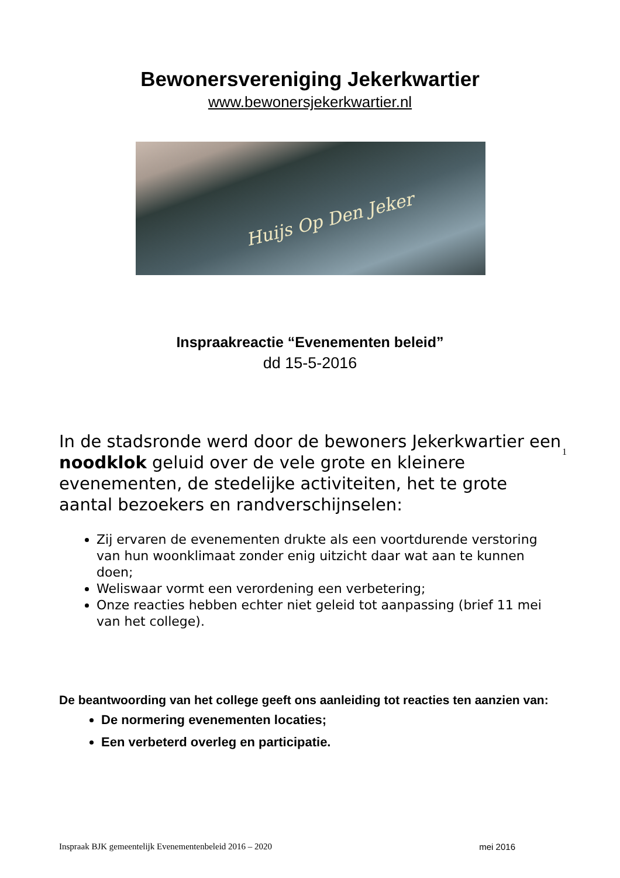Bewonersvereniging Jekerkwartier
www.bewonersjekerkwartier.nl
Huijs Op Den Jeker
Inspraakreactie “Evenementen beleid”
dd 15-5-2016
In de stadsronde werd door de bewoners Jekerkwartier een noodklok geluid over de vele grote en kleinere evenementen, de stedelijke activiteiten, het te grote aantal bezoekers en randverschijnselen:
1
Zij ervaren de evenementen drukte als een voortdurende verstoring van hun woonklimaat zonder enig uitzicht daar wat aan te kunnen doen;
Weliswaar vormt een verordening een verbetering;
Onze reacties hebben echter niet geleid tot aanpassing (brief 11 mei van het college).
De beantwoording van het college geeft ons aanleiding tot reacties ten aanzien van:
De normering evenementen locaties;
Een verbeterd overleg en participatie.
Inspraak BJK gemeentelijk Evenementenbeleid 2016 – 2020 mei 2016